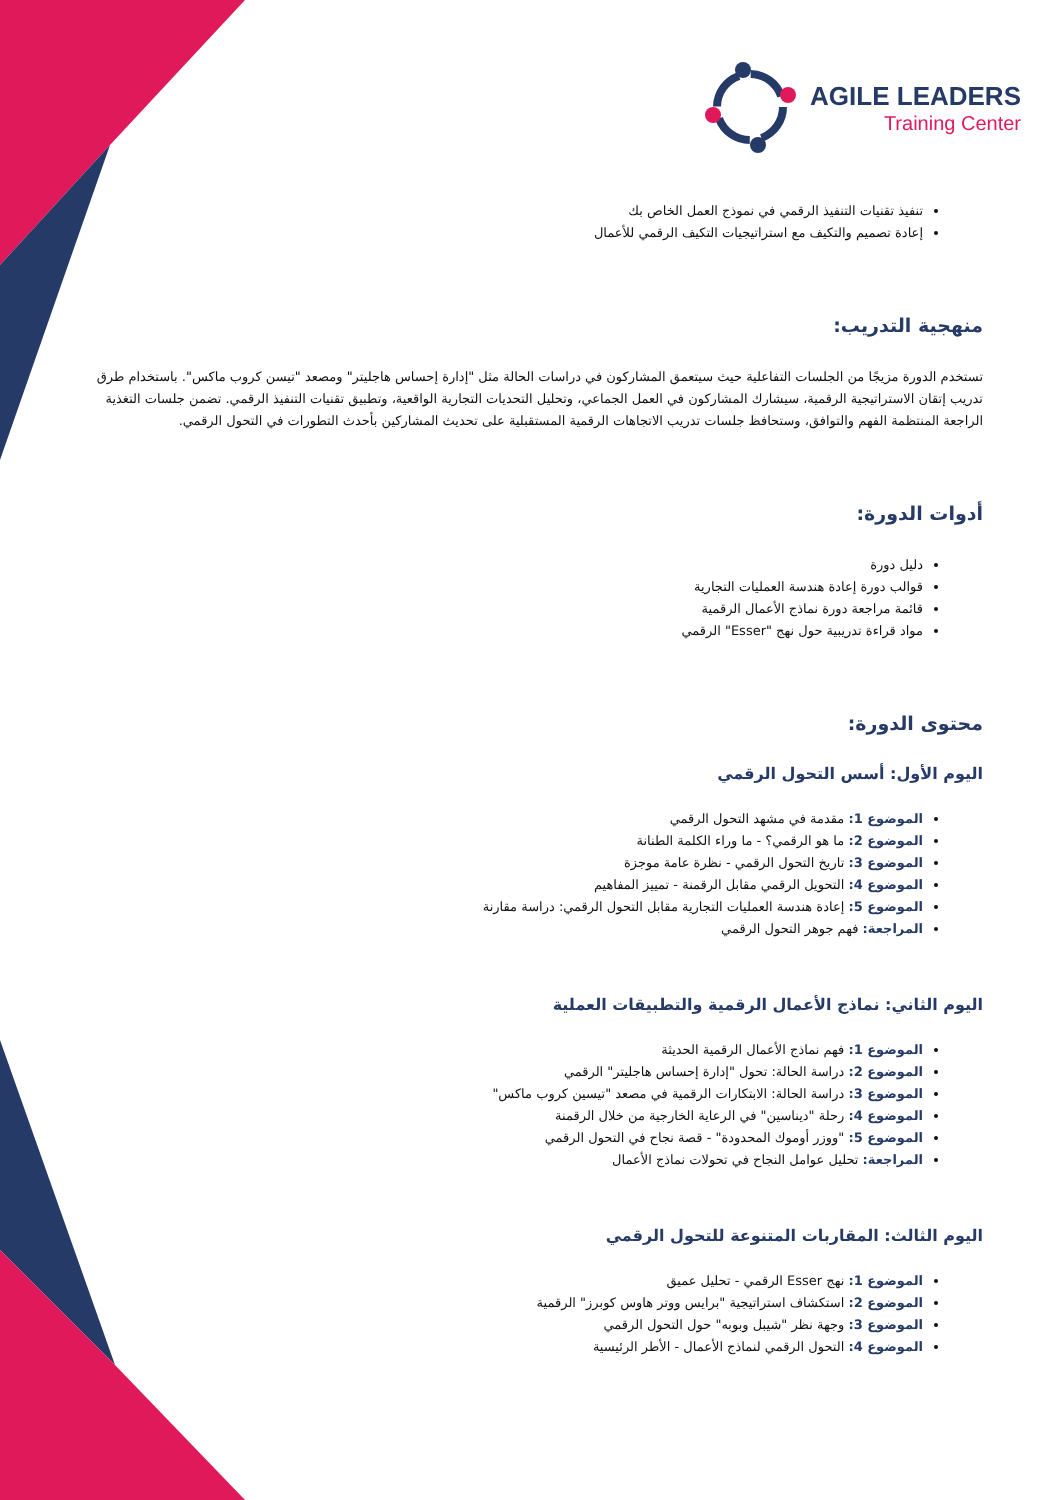AGILE LEADERS
Training Center
تنفيذ تقنيات التنفيذ الرقمي في نموذج العمل الخاص بك
إعادة تصميم والتكيف مع استراتيجيات التكيف الرقمي للأعمال
منهجية التدريب:
تستخدم الدورة مزيجًا من الجلسات التفاعلية حيث سيتعمق المشاركون في دراسات الحالة مثل "إدارة إحساس هاجليتر" ومصعد "تيسن كروب ماكس". باستخدام طرق تدريب إتقان الاستراتيجية الرقمية، سيشارك المشاركون في العمل الجماعي، وتحليل التحديات التجارية الواقعية، وتطبيق تقنيات التنفيذ الرقمي. تضمن جلسات التغذية الراجعة المنتظمة الفهم والتوافق، وستحافظ جلسات تدريب الاتجاهات الرقمية المستقبلية على تحديث المشاركين بأحدث التطورات في التحول الرقمي.
أدوات الدورة:
دليل دورة
قوالب دورة إعادة هندسة العمليات التجارية
قائمة مراجعة دورة نماذج الأعمال الرقمية
مواد قراءة تدريبية حول نهج "Esser" الرقمي
محتوى الدورة:
اليوم الأول: أسس التحول الرقمي
الموضوع 1: مقدمة في مشهد التحول الرقمي
الموضوع 2: ما هو الرقمي؟ - ما وراء الكلمة الطنانة
الموضوع 3: تاريخ التحول الرقمي - نظرة عامة موجزة
الموضوع 4: التحويل الرقمي مقابل الرقمنة - تمييز المفاهيم
الموضوع 5: إعادة هندسة العمليات التجارية مقابل التحول الرقمي: دراسة مقارنة
المراجعة: فهم جوهر التحول الرقمي
اليوم الثاني: نماذج الأعمال الرقمية والتطبيقات العملية
الموضوع 1: فهم نماذج الأعمال الرقمية الحديثة
الموضوع 2: دراسة الحالة: تحول "إدارة إحساس هاجليتر" الرقمي
الموضوع 3: دراسة الحالة: الابتكارات الرقمية في مصعد "تيسين كروب ماكس"
الموضوع 4: رحلة "ديناسين" في الرعاية الخارجية من خلال الرقمنة
الموضوع 5: "ووزر أوموك المحدودة" - قصة نجاح في التحول الرقمي
المراجعة: تحليل عوامل النجاح في تحولات نماذج الأعمال
اليوم الثالث: المقاربات المتنوعة للتحول الرقمي
الموضوع 1: نهج Esser الرقمي - تحليل عميق
الموضوع 2: استكشاف استراتيجية "برايس ووتر هاوس كوبرز" الرقمية
الموضوع 3: وجهة نظر "شيبل وبوبه" حول التحول الرقمي
الموضوع 4: التحول الرقمي لنماذج الأعمال - الأطر الرئيسية